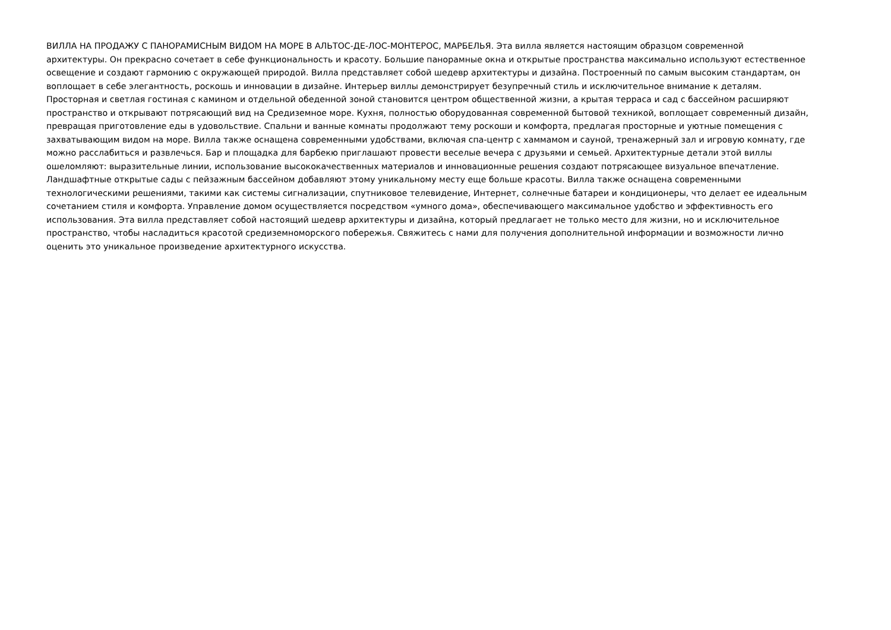ВИЛЛА НА ПРОДАЖУ С ПАНОРАМИСНЫМ ВИДОМ НА МОРЕ В АЛЬТОС-ДЕ-ЛОС-МОНТЕРОС, МАРБЕЛЬЯ. Эта вилла является настоящим образцом современной
архитектуры. Он прекрасно сочетает в себе функциональность и красоту. Большие панорамные окна и открытые пространства максимально используют естественное
освещение и создают гармонию с окружающей природой. Вилла представляет собой шедевр архитектуры и дизайна. Построенный по самым высоким стандартам, он
воплощает в себе элегантность, роскошь и инновации в дизайне. Интерьер виллы демонстрирует безупречный стиль и исключительное внимание к деталям.
Просторная и светлая гостиная с камином и отдельной обеденной зоной становится центром общественной жизни, а крытая терраса и сад с бассейном расширяют
пространство и открывают потрясающий вид на Средиземное море. Кухня, полностью оборудованная современной бытовой техникой, воплощает современный дизайн,
превращая приготовление еды в удовольствие. Спальни и ванные комнаты продолжают тему роскоши и комфорта, предлагая просторные и уютные помещения с
захватывающим видом на море. Вилла также оснащена современными удобствами, включая спа-центр с хаммамом и сауной, тренажерный зал и игровую комнату, где
можно расслабиться и развлечься. Бар и площадка для барбекю приглашают провести веселые вечера с друзьями и семьей. Архитектурные детали этой виллы
ошеломляют: выразительные линии, использование высококачественных материалов и инновационные решения создают потрясающее визуальное впечатление.
Ландшафтные открытые сады с пейзажным бассейном добавляют этому уникальному месту еще больше красоты. Вилла также оснащена современными
технологическими решениями, такими как системы сигнализации, спутниковое телевидение, Интернет, солнечные батареи и кондиционеры, что делает ее идеальным
сочетанием стиля и комфорта. Управление домом осуществляется посредством «умного дома», обеспечивающего максимальное удобство и эффективность его
использования. Эта вилла представляет собой настоящий шедевр архитектуры и дизайна, который предлагает не только место для жизни, но и исключительное
пространство, чтобы насладиться красотой средиземноморского побережья. Свяжитесь с нами для получения дополнительной информации и возможности лично
оценить это уникальное произведение архитектурного искусства.